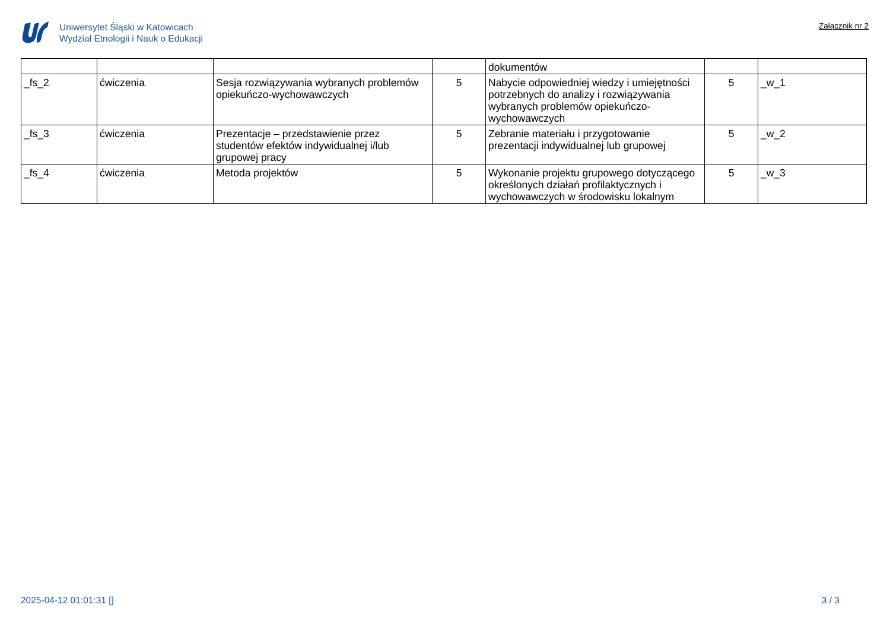Uniwersytet Śląski w Katowicach
Wydział Etnologii i Nauk o Edukacji
Załącznik nr 2
| | | | | dokumentów | | |
| _fs_2 | ćwiczenia | Sesja rozwiązywania wybranych problemów opiekuńczo-wychowawczych | 5 | Nabycie odpowiedniej wiedzy i umiejętności potrzebnych do analizy i rozwiązywania wybranych problemów opiekuńczo-wychowawczych | 5 | _w_1 |
| _fs_3 | ćwiczenia | Prezentacje – przedstawienie przez studentów efektów indywidualnej i/lub grupowej pracy | 5 | Zebranie materiału i przygotowanie prezentacji indywidualnej lub grupowej | 5 | _w_2 |
| _fs_4 | ćwiczenia | Metoda projektów | 5 | Wykonanie projektu grupowego dotyczącego określonych działań profilaktycznych i wychowawczych w środowisku lokalnym | 5 | _w_3 |
2025-04-12 01:01:31 [] 3 / 3